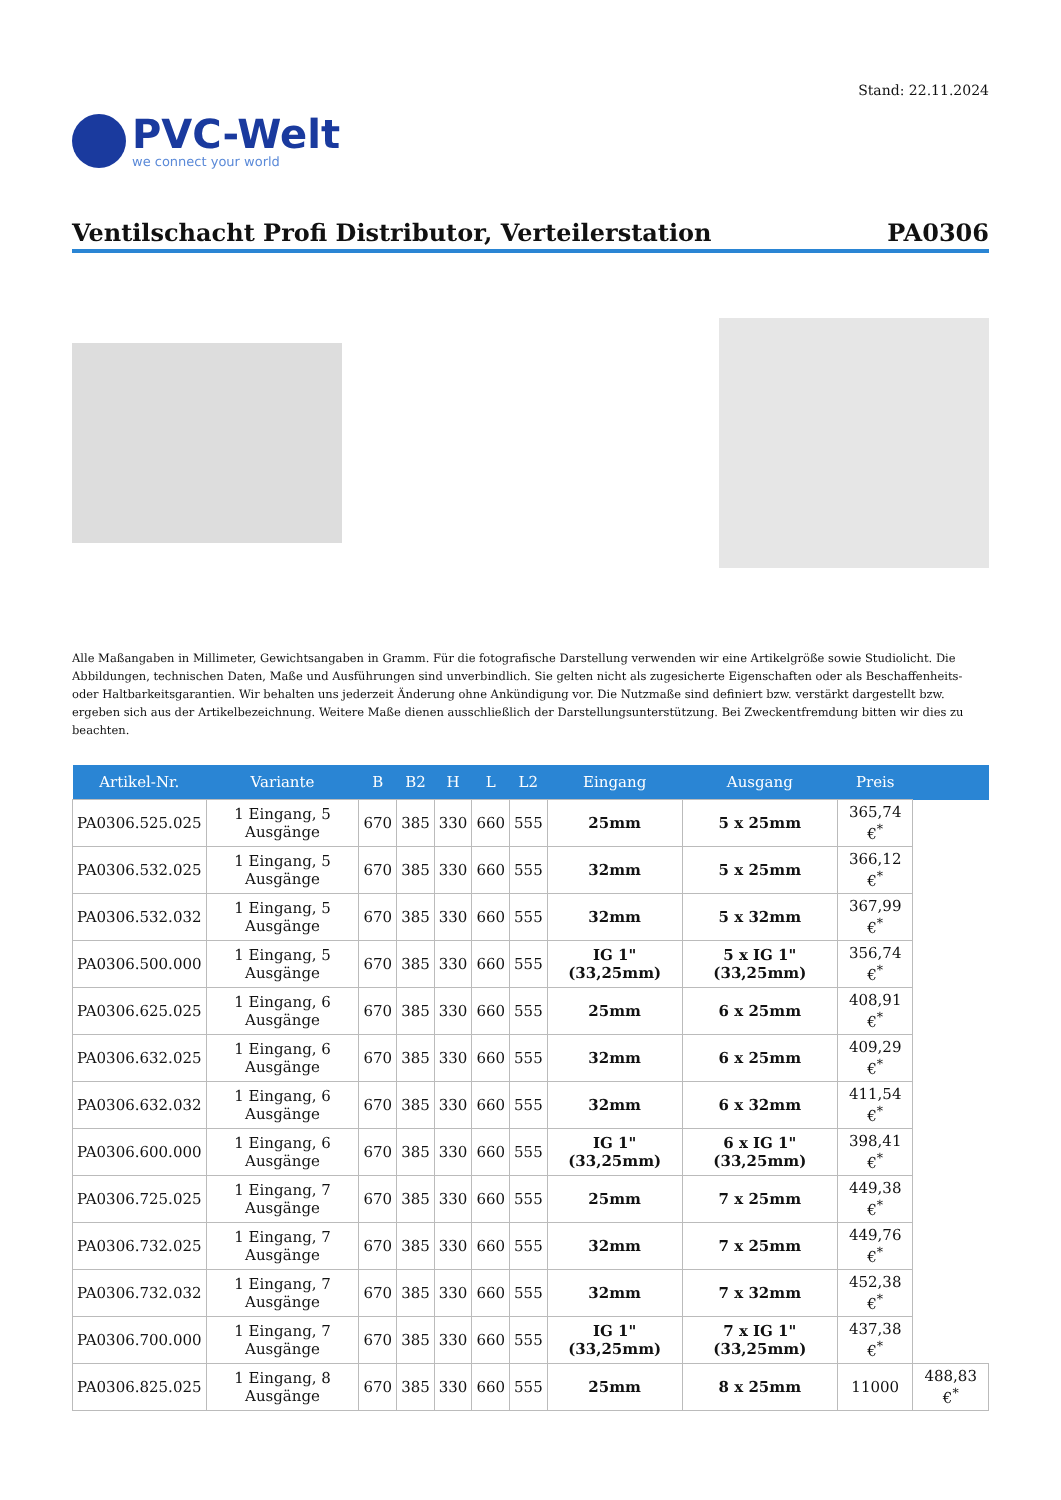Stand: 22.11.2024
PVC-Welt
we connect your world
Ventilschacht Profi Distributor, Verteilerstation PA0306
Alle Maßangaben in Millimeter, Gewichtsangaben in Gramm. Für die fotografische Darstellung verwenden wir eine Artikelgröße sowie Studiolicht. Die Abbildungen, technischen Daten, Maße und Ausführungen sind unverbindlich. Sie gelten nicht als zugesicherte Eigenschaften oder als Beschaffenheits- oder Haltbarkeitsgarantien. Wir behalten uns jederzeit Änderung ohne Ankündigung vor. Die Nutzmaße sind definiert bzw. verstärkt dargestellt bzw. ergeben sich aus der Artikelbezeichnung. Weitere Maße dienen ausschließlich der Darstellungsunterstützung. Bei Zweckentfremdung bitten wir dies zu beachten.
| Artikel-Nr. | Variante | B | B2 | H | L | L2 | Eingang | Ausgang | Preis | |
| --- | --- | --- | --- | --- | --- | --- | --- | --- | --- | --- |
| PA0306.525.025 | 1 Eingang, 5 Ausgänge | 670 | 385 | 330 | 660 | 555 | 25mm | 5 x 25mm | 365,74 €<sup>*</sup> | |
| PA0306.532.025 | 1 Eingang, 5 Ausgänge | 670 | 385 | 330 | 660 | 555 | 32mm | 5 x 25mm | 366,12 €<sup>*</sup> | |
| PA0306.532.032 | 1 Eingang, 5 Ausgänge | 670 | 385 | 330 | 660 | 555 | 32mm | 5 x 32mm | 367,99 €<sup>*</sup> | |
| PA0306.500.000 | 1 Eingang, 5 Ausgänge | 670 | 385 | 330 | 660 | 555 | IG 1" (33,25mm) | 5 x IG 1" (33,25mm) | 356,74 €<sup>*</sup> | |
| PA0306.625.025 | 1 Eingang, 6 Ausgänge | 670 | 385 | 330 | 660 | 555 | 25mm | 6 x 25mm | 408,91 €<sup>*</sup> | |
| PA0306.632.025 | 1 Eingang, 6 Ausgänge | 670 | 385 | 330 | 660 | 555 | 32mm | 6 x 25mm | 409,29 €<sup>*</sup> | |
| PA0306.632.032 | 1 Eingang, 6 Ausgänge | 670 | 385 | 330 | 660 | 555 | 32mm | 6 x 32mm | 411,54 €<sup>*</sup> | |
| PA0306.600.000 | 1 Eingang, 6 Ausgänge | 670 | 385 | 330 | 660 | 555 | IG 1" (33,25mm) | 6 x IG 1" (33,25mm) | 398,41 €<sup>*</sup> | |
| PA0306.725.025 | 1 Eingang, 7 Ausgänge | 670 | 385 | 330 | 660 | 555 | 25mm | 7 x 25mm | 449,38 €<sup>*</sup> | |
| PA0306.732.025 | 1 Eingang, 7 Ausgänge | 670 | 385 | 330 | 660 | 555 | 32mm | 7 x 25mm | 449,76 €<sup>*</sup> | |
| PA0306.732.032 | 1 Eingang, 7 Ausgänge | 670 | 385 | 330 | 660 | 555 | 32mm | 7 x 32mm | 452,38 €<sup>*</sup> | |
| PA0306.700.000 | 1 Eingang, 7 Ausgänge | 670 | 385 | 330 | 660 | 555 | IG 1" (33,25mm) | 7 x IG 1" (33,25mm) | 437,38 €<sup>*</sup> | |
| PA0306.825.025 | 1 Eingang, 8 Ausgänge | 670 | 385 | 330 | 660 | 555 | 25mm | 8 x 25mm | 11000 | 488,83 €<sup>*</sup> |